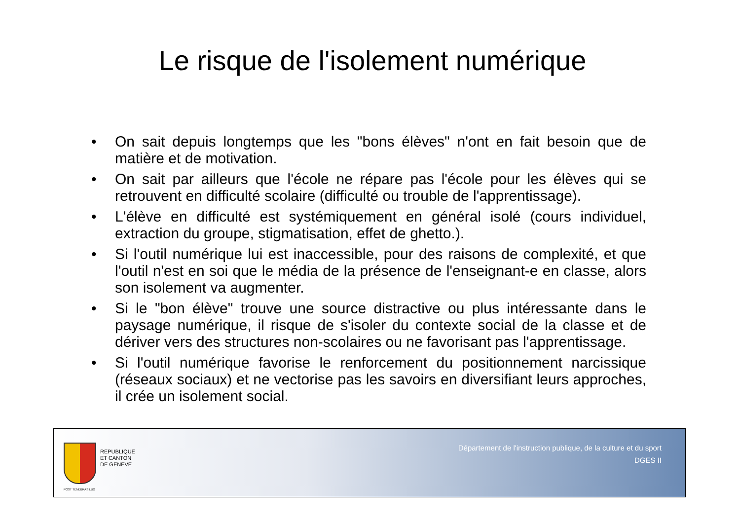Le risque de l'isolement numérique
• On sait depuis longtemps que les "bons élèves" n'ont en fait besoin que de matière et de motivation.
• On sait par ailleurs que l'école ne répare pas l'école pour les élèves qui se retrouvent en difficulté scolaire (difficulté ou trouble de l'apprentissage).
• L'élève en difficulté est systémiquement en général isolé (cours individuel, extraction du groupe, stigmatisation, effet de ghetto.).
• Si l'outil numérique lui est inaccessible, pour des raisons de complexité, et que l'outil n'est en soi que le média de la présence de l'enseignant-e en classe, alors son isolement va augmenter.
• Si le "bon élève" trouve une source distractive ou plus intéressante dans le paysage numérique, il risque de s'isoler du contexte social de la classe et de dériver vers des structures non-scolaires ou ne favorisant pas l'apprentissage.
• Si l'outil numérique favorise le renforcement du positionnement narcissique (réseaux sociaux) et ne vectorise pas les savoirs en diversifiant leurs approches, il crée un isolement social.
POST TENEBRAS LUX
REPUBLIQUE
ET CANTON
DE GENEVE
Département de l'instruction publique, de la culture et du sport
DGES II